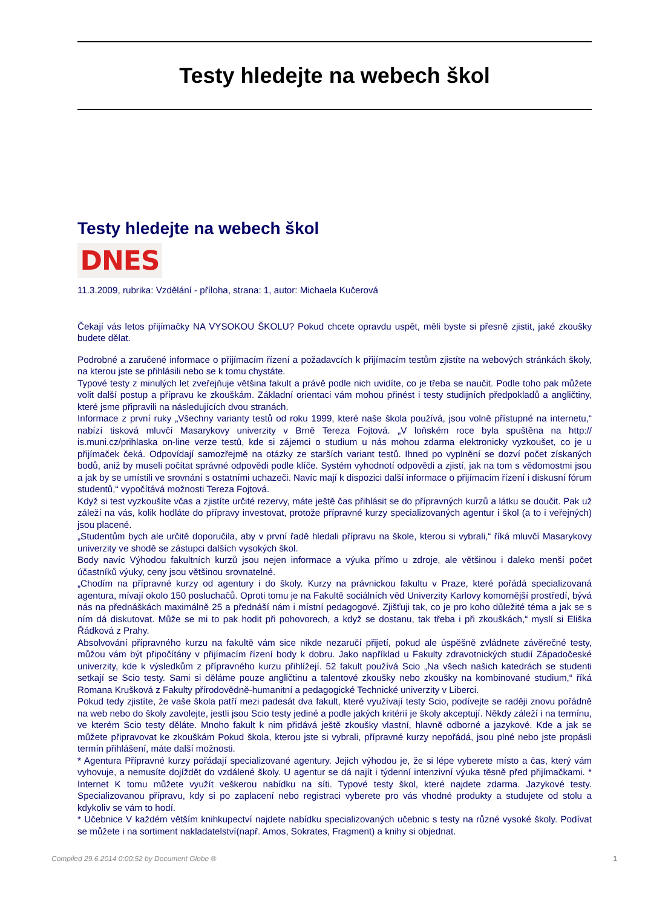Testy hledejte na webech škol
Testy hledejte na webech škol
DNES
11.3.2009, rubrika: Vzdělání - příloha, strana: 1, autor: Michaela Kučerová
Čekají vás letos přijímačky NA VYSOKOU ŠKOLU? Pokud chcete opravdu uspět, měli byste si přesně zjistit, jaké zkoušky budete dělat.
Podrobné a zaručené informace o přijímacím řízení a požadavcích k přijímacím testům zjistíte na webových stránkách školy, na kterou jste se přihlásili nebo se k tomu chystáte.
Typové testy z minulých let zveřejňuje většina fakult a právě podle nich uvidíte, co je třeba se naučit. Podle toho pak můžete volit další postup a přípravu ke zkouškám. Základní orientaci vám mohou přinést i testy studijních předpokladů a angličtiny, které jsme připravili na následujících dvou stranách.
Informace z první ruky „Všechny varianty testů od roku 1999, které naše škola používá, jsou volně přístupné na internetu,“ nabízí tisková mluvčí Masarykovy univerzity v Brně Tereza Fojtová. „V loňském roce byla spuštěna na http:// is.muni.cz/prihlaska on-line verze testů, kde si zájemci o studium u nás mohou zdarma elektronicky vyzkoušet, co je u přijímaček čeká. Odpovídají samozřejmě na otázky ze starších variant testů. Ihned po vyplnění se dozví počet získaných bodů, aniž by museli počítat správné odpovědi podle klíče. Systém vyhodnotí odpovědi a zjistí, jak na tom s vědomostmi jsou a jak by se umístili ve srovnání s ostatními uchazeči. Navíc mají k dispozici další informace o přijímacím řízení i diskusní fórum studentů,“ vypočítává možnosti Tereza Fojtová.
Když si test vyzkoušíte včas a zjistíte určité rezervy, máte ještě čas přihlásit se do přípravných kurzů a látku se doučit. Pak už záleží na vás, kolik hodláte do přípravy investovat, protože přípravné kurzy specializovaných agentur i škol (a to i veřejných) jsou placené.
„Studentům bych ale určitě doporučila, aby v první řadě hledali přípravu na škole, kterou si vybrali,“ říká mluvčí Masarykovy univerzity ve shodě se zástupci dalších vysokých škol.
Body navíc Výhodou fakultních kurzů jsou nejen informace a výuka přímo u zdroje, ale většinou i daleko menší počet účastníků výuky, ceny jsou většinou srovnatelné.
„Chodím na přípravné kurzy od agentury i do školy. Kurzy na právnickou fakultu v Praze, které pořádá specializovaná agentura, mívají okolo 150 posluchačů. Oproti tomu je na Fakultě sociálních věd Univerzity Karlovy komornější prostředí, bývá nás na přednáškách maximálně 25 a přednáší nám i místní pedagogové. Zjišťuji tak, co je pro koho důležité téma a jak se s ním dá diskutovat. Může se mi to pak hodit při pohovorech, a když se dostanu, tak třeba i při zkouškách,“ myslí si Eliška Řádková z Prahy.
Absolvování přípravného kurzu na fakultě vám sice nikde nezaručí přijetí, pokud ale úspěšně zvládnete závěrečné testy, můžou vám být připočítány v přijímacím řízení body k dobru. Jako například u Fakulty zdravotnických studií Západočeské univerzity, kde k výsledkům z přípravného kurzu přihlížejí. 52 fakult používá Scio „Na všech našich katedrách se studenti setkají se Scio testy. Sami si děláme pouze angličtinu a talentové zkoušky nebo zkoušky na kombinované studium,“ říká Romana Krušková z Fakulty přírodovědně-humanitní a pedagogické Technické univerzity v Liberci.
Pokud tedy zjistíte, že vaše škola patří mezi padesát dva fakult, které využívají testy Scio, podívejte se raději znovu pořádně na web nebo do školy zavolejte, jestli jsou Scio testy jediné a podle jakých kritérií je školy akceptují. Někdy záleží i na termínu, ve kterém Scio testy děláte. Mnoho fakult k nim přidává ještě zkoušky vlastní, hlavně odborné a jazykové. Kde a jak se můžete připravovat ke zkouškám Pokud škola, kterou jste si vybrali, přípravné kurzy nepořádá, jsou plné nebo jste propásli termín přihlášení, máte další možnosti.
* Agentura Přípravné kurzy pořádají specializované agentury. Jejich výhodou je, že si lépe vyberete místo a čas, který vám vyhovuje, a nemusíte dojíždět do vzdálené školy. U agentur se dá najít i týdenní intenzivní výuka těsně před přijímačkami. * Internet K tomu můžete využít veškerou nabídku na síti. Typové testy škol, které najdete zdarma. Jazykové testy. Specializovanou přípravu, kdy si po zaplacení nebo registraci vyberete pro vás vhodné produkty a studujete od stolu a kdykoliv se vám to hodí.
* Učebnice V každém větším knihkupectví najdete nabídku specializovaných učebnic s testy na různé vysoké školy. Podívat se můžete i na sortiment nakladatelství(např. Amos, Sokrates, Fragment) a knihy si objednat.
Compiled 29.6.2014 0:00:52 by Document Globe ® 1